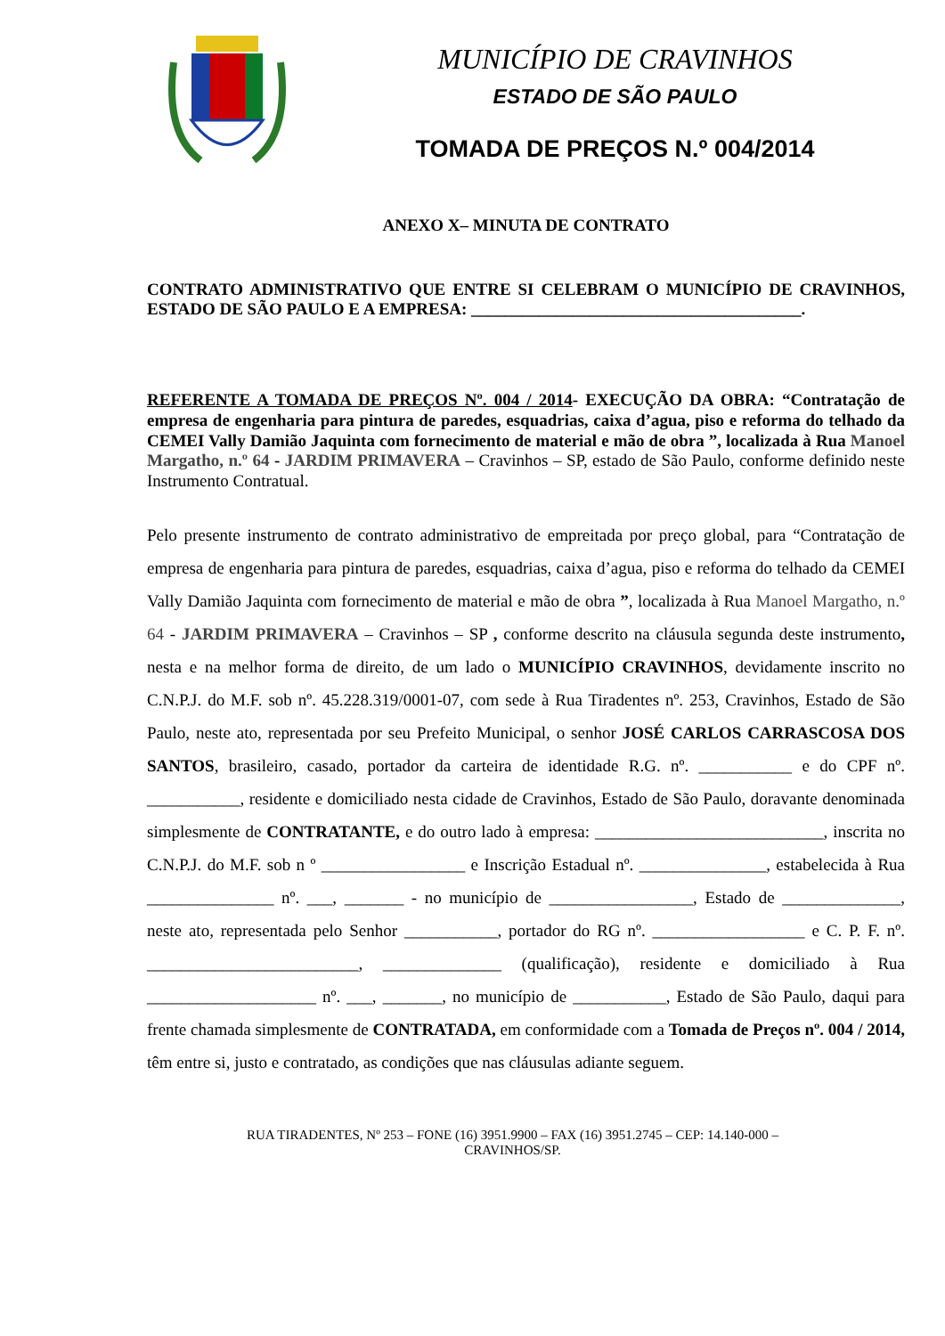MUNICÍPIO DE CRAVINHOS
ESTADO DE SÃO PAULO
TOMADA DE PREÇOS N.º 004/2014
ANEXO X– MINUTA DE CONTRATO
CONTRATO ADMINISTRATIVO QUE ENTRE SI CELEBRAM O MUNICÍPIO DE CRAVINHOS, ESTADO DE SÃO PAULO E A EMPRESA: _______________________________________.
REFERENTE A TOMADA DE PREÇOS Nº. 004 / 2014- EXECUÇÃO DA OBRA: “Contratação de empresa de engenharia para pintura de paredes, esquadrias, caixa d’agua, piso e reforma do telhado da CEMEI Vally Damião Jaquinta com fornecimento de material e mão de obra ”, localizada à Rua Manoel Margatho, n.º 64 - JARDIM PRIMAVERA – Cravinhos – SP, estado de São Paulo, conforme definido neste Instrumento Contratual.
Pelo presente instrumento de contrato administrativo de empreitada por preço global, para “Contratação de empresa de engenharia para pintura de paredes, esquadrias, caixa d’agua, piso e reforma do telhado da CEMEI Vally Damião Jaquinta com fornecimento de material e mão de obra ”, localizada à Rua Manoel Margatho, n.º 64 - JARDIM PRIMAVERA – Cravinhos – SP , conforme descrito na cláusula segunda deste instrumento, nesta e na melhor forma de direito, de um lado o MUNICÍPIO CRAVINHOS, devidamente inscrito no C.N.P.J. do M.F. sob nº. 45.228.319/0001-07, com sede à Rua Tiradentes nº. 253, Cravinhos, Estado de São Paulo, neste ato, representada por seu Prefeito Municipal, o senhor JOSÉ CARLOS CARRASCOSA DOS SANTOS, brasileiro, casado, portador da carteira de identidade R.G. nº. ___________ e do CPF nº. ___________, residente e domiciliado nesta cidade de Cravinhos, Estado de São Paulo, doravante denominada simplesmente de CONTRATANTE, e do outro lado à empresa: ___________________________, inscrita no C.N.P.J. do M.F. sob n º _________________ e Inscrição Estadual nº. _______________, estabelecida à Rua _______________ nº. ___, _______ - no município de _________________, Estado de ______________, neste ato, representada pelo Senhor ___________, portador do RG nº. __________________ e C. P. F. nº. _________________________, ______________ (qualificação), residente e domiciliado à Rua ____________________ nº. ___, _______, no município de ___________, Estado de São Paulo, daqui para frente chamada simplesmente de CONTRATADA, em conformidade com a Tomada de Preços nº. 004 / 2014, têm entre si, justo e contratado, as condições que nas cláusulas adiante seguem.
RUA TIRADENTES, Nº 253 – FONE (16) 3951.9900 – FAX (16) 3951.2745 – CEP: 14.140-000 –
CRAVINHOS/SP.